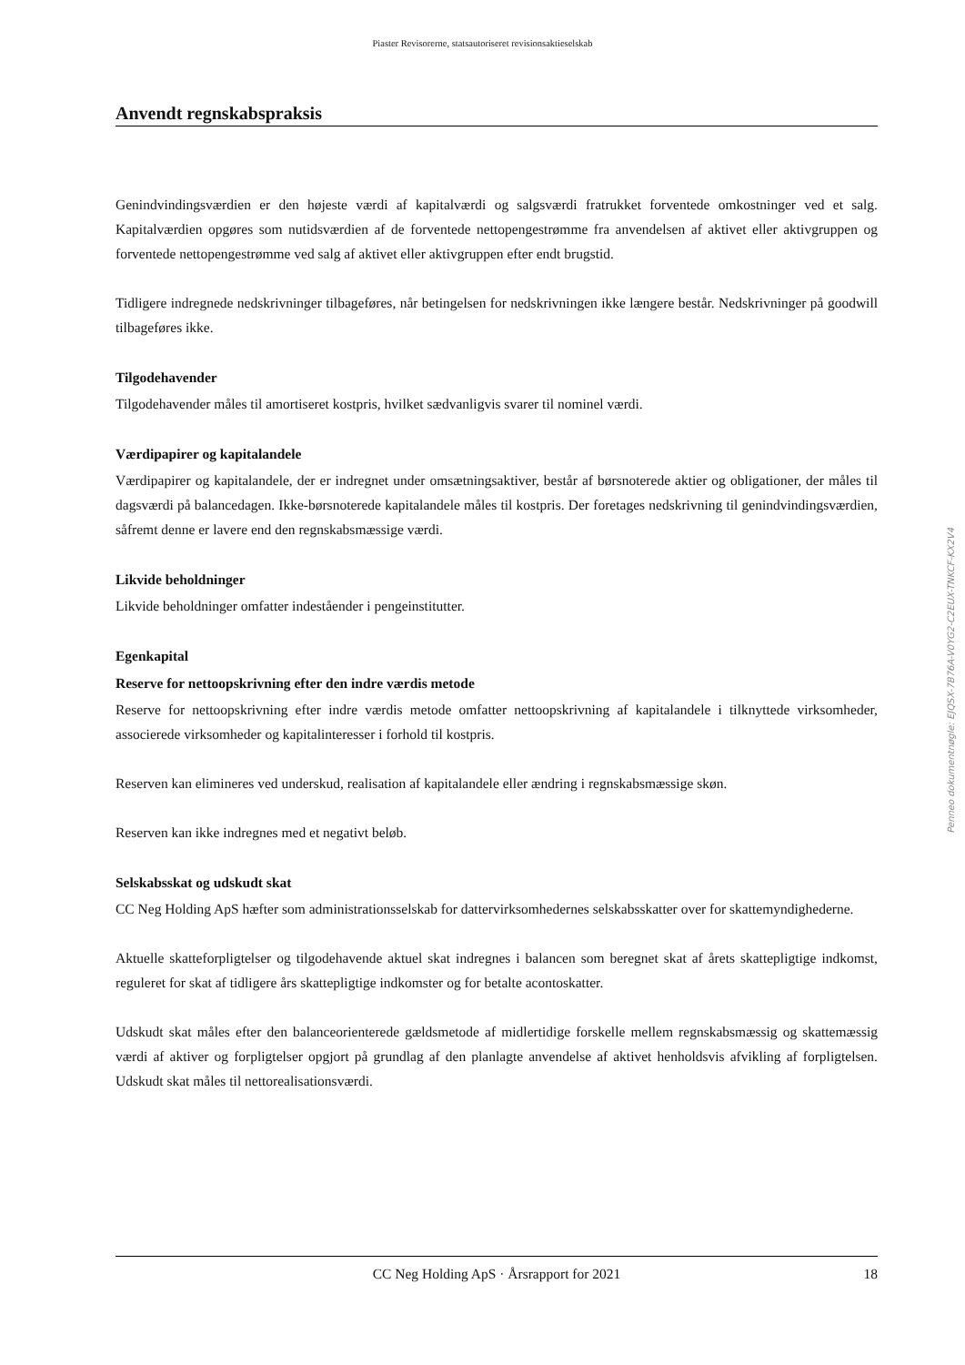Piaster Revisorerne, statsautoriseret revisionsaktieselskab
Anvendt regnskabspraksis
Genindvindingsværdien er den højeste værdi af kapitalværdi og salgsværdi fratrukket forventede omkostninger ved et salg. Kapitalværdien opgøres som nutidsværdien af de forventede nettopengestrømme fra anvendelsen af aktivet eller aktivgruppen og forventede nettopengestrømme ved salg af aktivet eller aktivgruppen efter endt brugstid.
Tidligere indregnede nedskrivninger tilbageføres, når betingelsen for nedskrivningen ikke længere består. Nedskrivninger på goodwill tilbageføres ikke.
Tilgodehavender
Tilgodehavender måles til amortiseret kostpris, hvilket sædvanligvis svarer til nominel værdi.
Værdipapirer og kapitalandele
Værdipapirer og kapitalandele, der er indregnet under omsætningsaktiver, består af børsnoterede aktier og obligationer, der måles til dagsværdi på balancedagen. Ikke-børsnoterede kapitalandele måles til kostpris. Der foretages nedskrivning til genindvindingsværdien, såfremt denne er lavere end den regnskabsmæssige værdi.
Likvide beholdninger
Likvide beholdninger omfatter indeståender i pengeinstitutter.
Egenkapital
Reserve for nettoopskrivning efter den indre værdis metode
Reserve for nettoopskrivning efter indre værdis metode omfatter nettoopskrivning af kapitalandele i tilknyttede virksomheder, associerede virksomheder og kapitalinteresser i forhold til kostpris.
Reserven kan elimineres ved underskud, realisation af kapitalandele eller ændring i regnskabsmæssige skøn.
Reserven kan ikke indregnes med et negativt beløb.
Selskabsskat og udskudt skat
CC Neg Holding ApS hæfter som administrationsselskab for dattervirksomhedernes selskabsskatter over for skattemyndighederne.
Aktuelle skatteforpligtelser og tilgodehavende aktuel skat indregnes i balancen som beregnet skat af årets skattepligtige indkomst, reguleret for skat af tidligere års skattepligtige indkomster og for betalte acontoskatter.
Udskudt skat måles efter den balanceorienterede gældsmetode af midlertidige forskelle mellem regnskabsmæssig og skattemæssig værdi af aktiver og forpligtelser opgjort på grundlag af den planlagte anvendelse af aktivet henholdsvis afvikling af forpligtelsen. Udskudt skat måles til nettorealisationsværdi.
Penneo dokumentnøgle: EJQSX-7B76A-V0YG2-C2EUX-TNKCF-KX2V4
CC Neg Holding ApS · Årsrapport for 2021 18